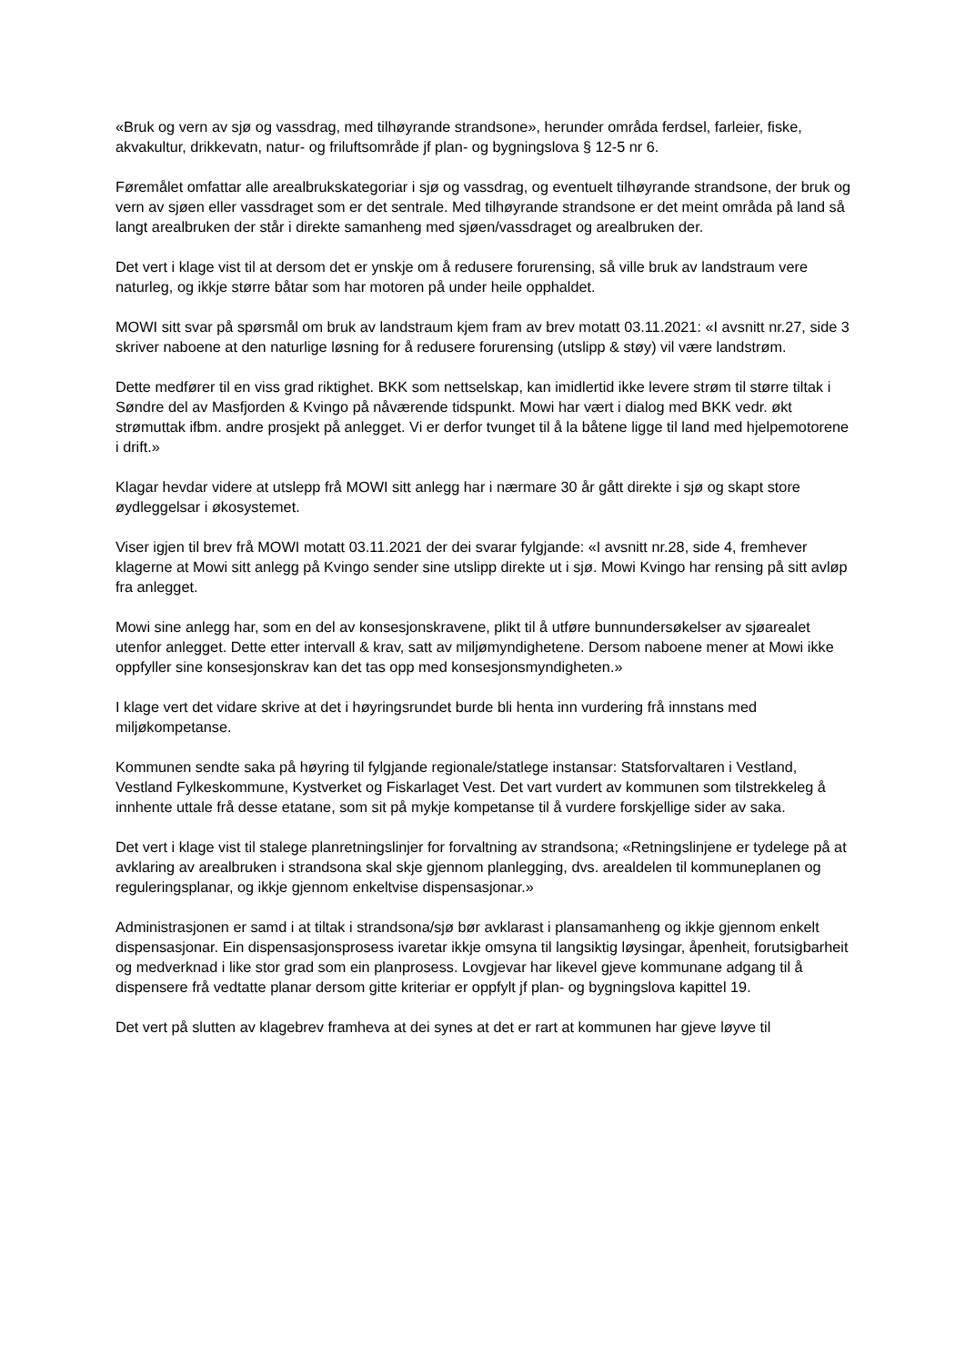«Bruk og vern av sjø og vassdrag, med tilhøyrande strandsone», herunder områda ferdsel, farleier, fiske, akvakultur, drikkevatn, natur- og friluftsområde jf plan- og bygningslova § 12-5 nr 6.
Føremålet omfattar alle arealbrukskategoriar i sjø og vassdrag, og eventuelt tilhøyrande strandsone, der bruk og vern av sjøen eller vassdraget som er det sentrale. Med tilhøyrande strandsone er det meint områda på land så langt arealbruken der står i direkte samanheng med sjøen/vassdraget og arealbruken der.
Det vert i klage vist til at dersom det er ynskje om å redusere forurensing, så ville bruk av landstraum vere naturleg, og ikkje større båtar som har motoren på under heile opphaldet.
MOWI sitt svar på spørsmål om bruk av landstraum kjem fram av brev motatt 03.11.2021: «I avsnitt nr.27, side 3 skriver naboene at den naturlige løsning for å redusere forurensing (utslipp & støy) vil være landstrøm.
Dette medfører til en viss grad riktighet. BKK som nettselskap, kan imidlertid ikke levere strøm til større tiltak i Søndre del av Masfjorden & Kvingo på nåværende tidspunkt. Mowi har vært i dialog med BKK vedr. økt strømuttak ifbm. andre prosjekt på anlegget. Vi er derfor tvunget til å la båtene ligge til land med hjelpemotorene i drift.»
Klagar hevdar videre at utslepp frå MOWI sitt anlegg har i nærmare 30 år gått direkte i sjø og skapt store øydleggelsar i økosystemet.
Viser igjen til brev frå MOWI motatt 03.11.2021 der dei svarar fylgjande: «I avsnitt nr.28, side 4, fremhever klagerne at Mowi sitt anlegg på Kvingo sender sine utslipp direkte ut i sjø. Mowi Kvingo har rensing på sitt avløp fra anlegget.
Mowi sine anlegg har, som en del av konsesjonskravene, plikt til å utføre bunnundersøkelser av sjøarealet utenfor anlegget. Dette etter intervall & krav, satt av miljømyndighetene. Dersom naboene mener at Mowi ikke oppfyller sine konsesjonskrav kan det tas opp med konsesjonsmyndigheten.»
I klage vert det vidare skrive at det i høyringsrundet burde bli henta inn vurdering frå innstans med miljøkompetanse.
Kommunen sendte saka på høyring til fylgjande regionale/statlege instansar: Statsforvaltaren i Vestland, Vestland Fylkeskommune, Kystverket og Fiskarlaget Vest. Det vart vurdert av kommunen som tilstrekkeleg å innhente uttale frå desse etatane, som sit på mykje kompetanse til å vurdere forskjellige sider av saka.
Det vert i klage vist til stalege planretningslinjer for forvaltning av strandsona; «Retningslinjene er tydelege på at avklaring av arealbruken i strandsona skal skje gjennom planlegging, dvs. arealdelen til kommuneplanen og reguleringsplanar, og ikkje gjennom enkeltvise dispensasjonar.»
Administrasjonen er samd i at tiltak i strandsona/sjø bør avklarast i plansamanheng og ikkje gjennom enkelt dispensasjonar. Ein dispensasjonsprosess ivaretar ikkje omsyna til langsiktig løysingar, åpenheit, forutsigbarheit og medverknad i like stor grad som ein planprosess. Lovgjevar har likevel gjeve kommunane adgang til å dispensere frå vedtatte planar dersom gitte kriteriar er oppfylt jf plan- og bygningslova kapittel 19.
Det vert på slutten av klagebrev framheva at dei synes at det er rart at kommunen har gjeve løyve til